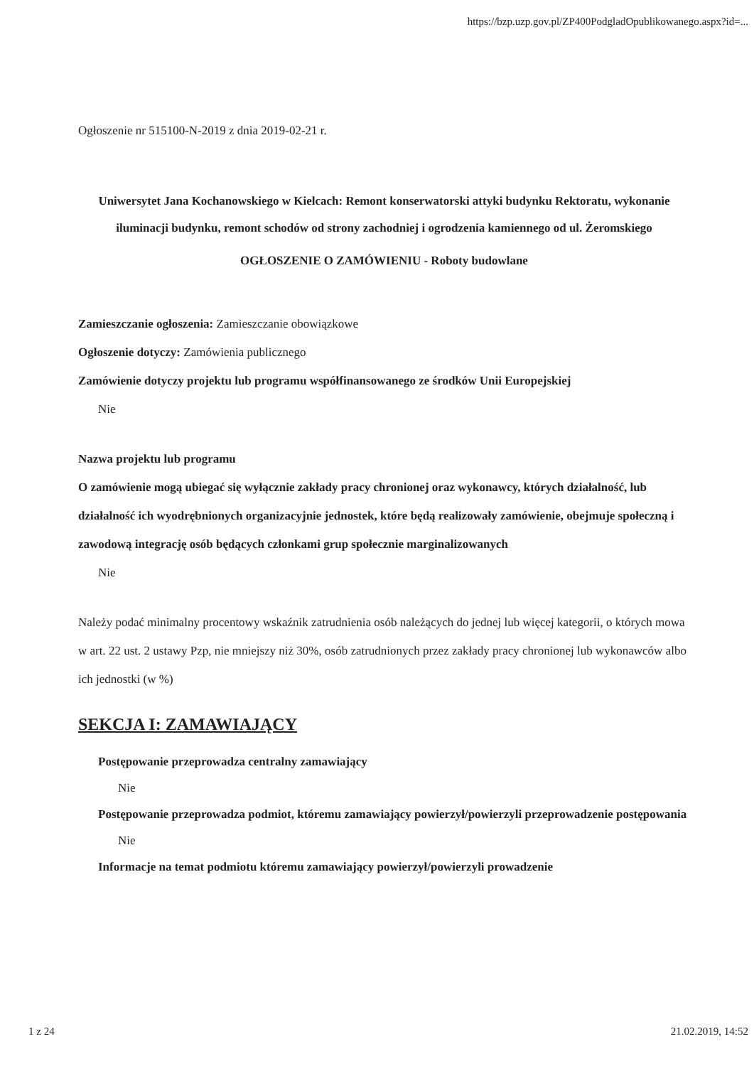https://bzp.uzp.gov.pl/ZP400PodgladOpublikowanego.aspx?id=...
Ogłoszenie nr 515100-N-2019 z dnia 2019-02-21 r.
Uniwersytet Jana Kochanowskiego w Kielcach: Remont konserwatorski attyki budynku Rektoratu, wykonanie iluminacji budynku, remont schodów od strony zachodniej i ogrodzenia kamiennego od ul. Żeromskiego
OGŁOSZENIE O ZAMÓWIENIU - Roboty budowlane
Zamieszczanie ogłoszenia: Zamieszczanie obowiązkowe
Ogłoszenie dotyczy: Zamówienia publicznego
Zamówienie dotyczy projektu lub programu współfinansowanego ze środków Unii Europejskiej
Nie
Nazwa projektu lub programu
O zamówienie mogą ubiegać się wyłącznie zakłady pracy chronionej oraz wykonawcy, których działalność, lub działalność ich wyodrębnionych organizacyjnie jednostek, które będą realizowały zamówienie, obejmuje społeczną i zawodową integrację osób będących członkami grup społecznie marginalizowanych
Nie
Należy podać minimalny procentowy wskaźnik zatrudnienia osób należących do jednej lub więcej kategorii, o których mowa w art. 22 ust. 2 ustawy Pzp, nie mniejszy niż 30%, osób zatrudnionych przez zakłady pracy chronionej lub wykonawców albo ich jednostki (w %)
SEKCJA I: ZAMAWIAJĄCY
Postępowanie przeprowadza centralny zamawiający
Nie
Postępowanie przeprowadza podmiot, któremu zamawiający powierzył/powierzyli przeprowadzenie postępowania
Nie
Informacje na temat podmiotu któremu zamawiający powierzył/powierzyli prowadzenie
1 z 24 21.02.2019, 14:52